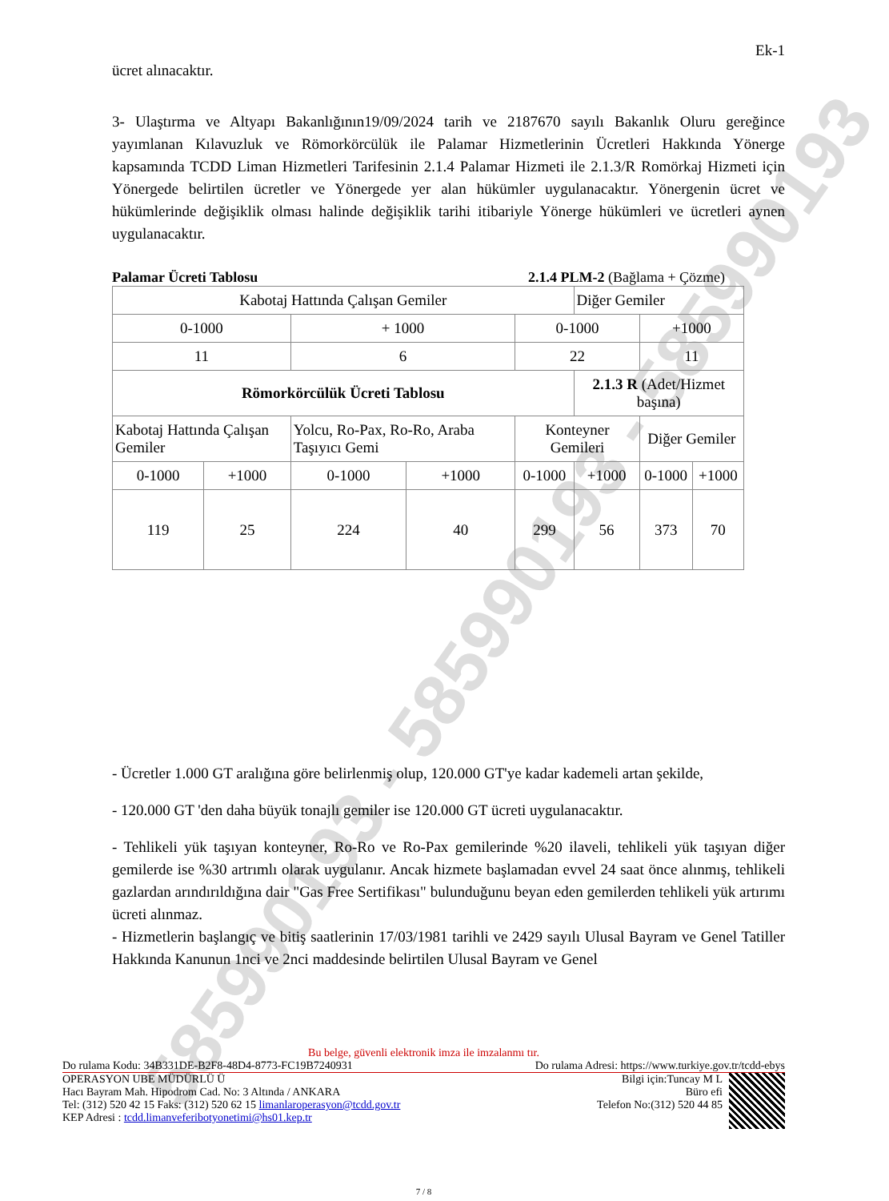585990193 - 585990193 - 585990193
Ek-1
ücret alınacaktır.
3- Ulaştırma ve Altyapı Bakanlığının19/09/2024 tarih ve 2187670 sayılı Bakanlık Oluru gereğince yayımlanan Kılavuzluk ve Römorkörcülük ile Palamar Hizmetlerinin Ücretleri Hakkında Yönerge kapsamında TCDD Liman Hizmetleri Tarifesinin 2.1.4 Palamar Hizmeti ile 2.1.3/R Romörkaj Hizmeti için Yönergede belirtilen ücretler ve Yönergede yer alan hükümler uygulanacaktır. Yönergenin ücret ve hükümlerinde değişiklik olması halinde değişiklik tarihi itibariyle Yönerge hükümleri ve ücretleri aynen uygulanacaktır.
Palamar Ücreti Tablosu 2.1.4 PLM-2 (Bağlama + Çözme)
| Kabotaj Hattında Çalışan Gemiler | | | | | Diğer Gemiler | | |
| 0-1000 | | + 1000 | | 0-1000 | | +1000 | |
| 11 | | 6 | | 22 | | 11 | |
| Römorkörcülük Ücreti Tablosu | | | | | 2.1.3 R (Adet/Hizmet başına) | | |
| Kabotaj Hattında Çalışan Gemiler | | Yolcu, Ro-Pax, Ro-Ro, Araba Taşıyıcı Gemi | | Konteyner Gemileri | | Diğer Gemiler | |
| 0-1000 | +1000 | 0-1000 | +1000 | 0-1000 | +1000 | 0-1000 | +1000 |
| 119 | 25 | 224 | 40 | 299 | 56 | 373 | 70 |
- Ücretler 1.000 GT aralığına göre belirlenmiş olup, 120.000 GT'ye kadar kademeli artan şekilde,
- 120.000 GT 'den daha büyük tonajlı gemiler ise 120.000 GT ücreti uygulanacaktır.
- Tehlikeli yük taşıyan konteyner, Ro-Ro ve Ro-Pax gemilerinde %20 ilaveli, tehlikeli yük taşıyan diğer gemilerde ise %30 artrımlı olarak uygulanır. Ancak hizmete başlamadan evvel 24 saat önce alınmış, tehlikeli gazlardan arındırıldığına dair "Gas Free Sertifikası" bulunduğunu beyan eden gemilerden tehlikeli yük artırımı ücreti alınmaz.
- Hizmetlerin başlangıç ve bitiş saatlerinin 17/03/1981 tarihli ve 2429 sayılı Ulusal Bayram ve Genel Tatiller Hakkında Kanunun 1nci ve 2nci maddesinde belirtilen Ulusal Bayram ve Genel
Bu belge, güvenli elektronik imza ile imzalanmı tır.
Do rulama Kodu: 34B331DE-B2F8-48D4-8773-FC19B7240931 Do rulama Adresi: https://www.turkiye.gov.tr/tcdd-ebys
OPERASYON UBE MÜDÜRLÜ Ü
Hacı Bayram Mah. Hipodrom Cad. No: 3 Altında / ANKARA
Tel: (312) 520 42 15 Faks: (312) 520 62 15 limanlaroperasyon@tcdd.gov.tr
KEP Adresi : tcdd.limanveferibotyonetimi@hs01.kep.tr
Bilgi için:Tuncay M L
Büro efi
Telefon No:(312) 520 44 85
7 / 8